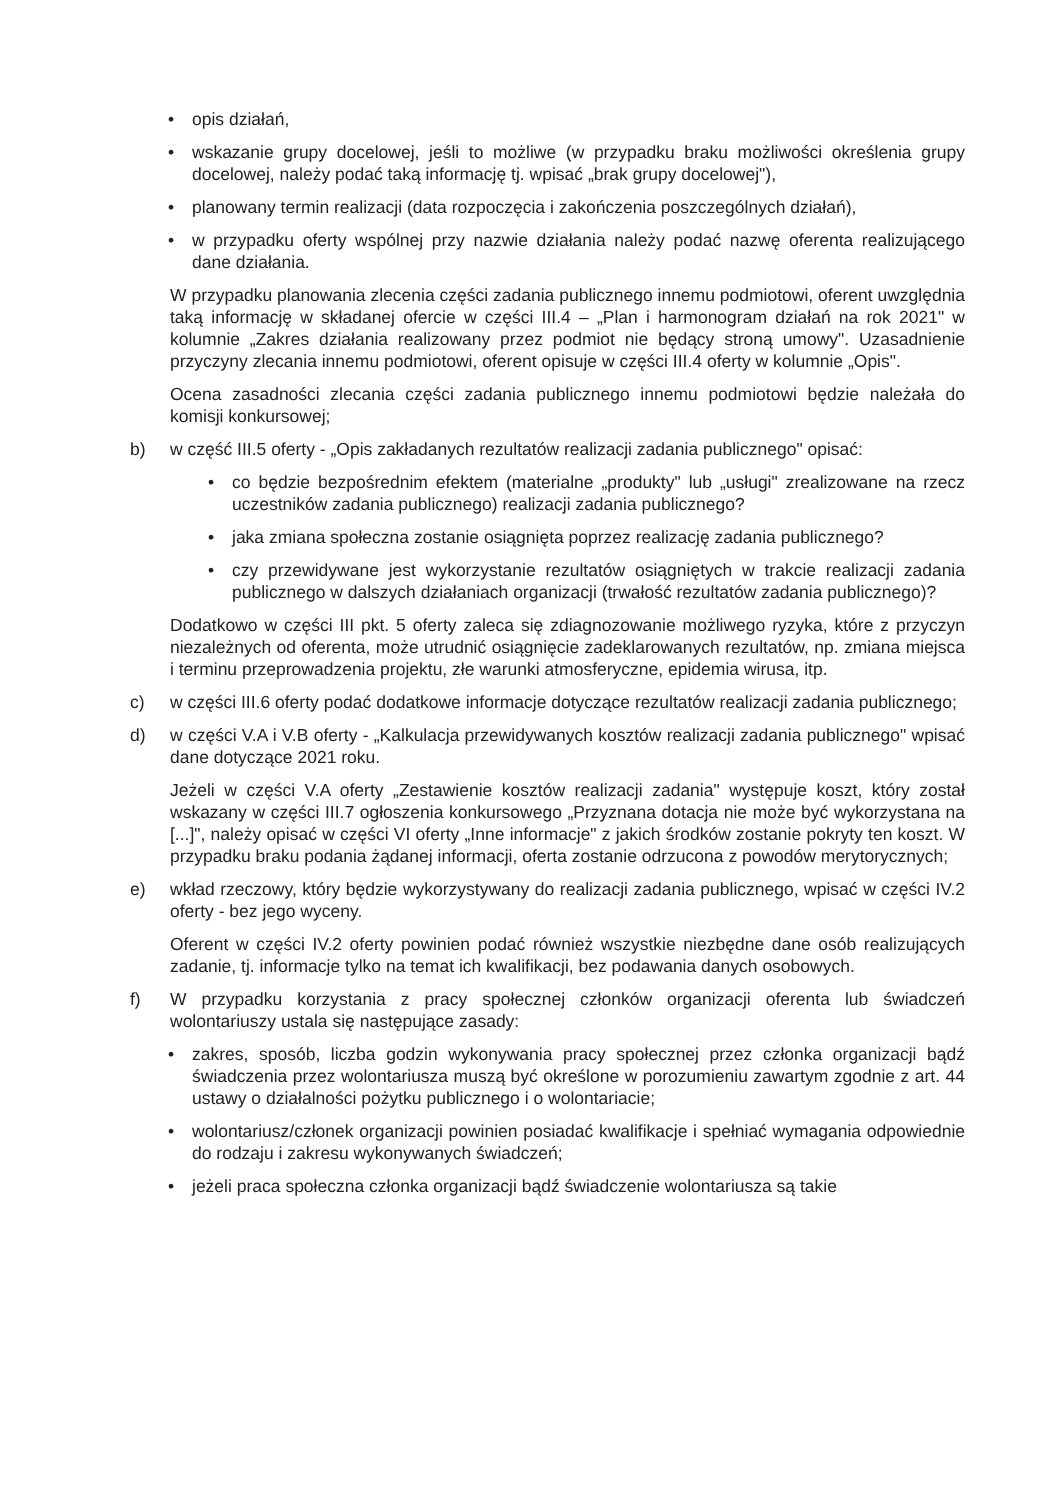• opis działań,
• wskazanie grupy docelowej, jeśli to możliwe (w przypadku braku możliwości określenia grupy docelowej, należy podać taką informację tj. wpisać „brak grupy docelowej"),
• planowany termin realizacji (data rozpoczęcia i zakończenia poszczególnych działań),
• w przypadku oferty wspólnej przy nazwie działania należy podać nazwę oferenta realizującego dane działania.
W przypadku planowania zlecenia części zadania publicznego innemu podmiotowi, oferent uwzględnia taką informację w składanej ofercie w części III.4 – „Plan i harmonogram działań na rok 2021" w kolumnie „Zakres działania realizowany przez podmiot nie będący stroną umowy". Uzasadnienie przyczyny zlecania innemu podmiotowi, oferent opisuje w części III.4 oferty w kolumnie „Opis".
Ocena zasadności zlecania części zadania publicznego innemu podmiotowi będzie należała do komisji konkursowej;
b) w część III.5 oferty - „Opis zakładanych rezultatów realizacji zadania publicznego" opisać:
• co będzie bezpośrednim efektem (materialne „produkty" lub „usługi" zrealizowane na rzecz uczestników zadania publicznego) realizacji zadania publicznego?
• jaka zmiana społeczna zostanie osiągnięta poprzez realizację zadania publicznego?
• czy przewidywane jest wykorzystanie rezultatów osiągniętych w trakcie realizacji zadania publicznego w dalszych działaniach organizacji (trwałość rezultatów zadania publicznego)?
Dodatkowo w części III pkt. 5 oferty zaleca się zdiagnozowanie możliwego ryzyka, które z przyczyn niezależnych od oferenta, może utrudnić osiągnięcie zadeklarowanych rezultatów, np. zmiana miejsca i terminu przeprowadzenia projektu, złe warunki atmosferyczne, epidemia wirusa, itp.
c) w części III.6 oferty podać dodatkowe informacje dotyczące rezultatów realizacji zadania publicznego;
d) w części V.A i V.B oferty - „Kalkulacja przewidywanych kosztów realizacji zadania publicznego" wpisać dane dotyczące 2021 roku.
Jeżeli w części V.A oferty „Zestawienie kosztów realizacji zadania" występuje koszt, który został wskazany w części III.7 ogłoszenia konkursowego „Przyznana dotacja nie może być wykorzystana na [...]", należy opisać w części VI oferty „Inne informacje" z jakich środków zostanie pokryty ten koszt. W przypadku braku podania żądanej informacji, oferta zostanie odrzucona z powodów merytorycznych;
e) wkład rzeczowy, który będzie wykorzystywany do realizacji zadania publicznego, wpisać w części IV.2 oferty - bez jego wyceny.
Oferent w części IV.2 oferty powinien podać również wszystkie niezbędne dane osób realizujących zadanie, tj. informacje tylko na temat ich kwalifikacji, bez podawania danych osobowych.
f) W przypadku korzystania z pracy społecznej członków organizacji oferenta lub świadczeń wolontariuszy ustala się następujące zasady:
• zakres, sposób, liczba godzin wykonywania pracy społecznej przez członka organizacji bądź świadczenia przez wolontariusza muszą być określone w porozumieniu zawartym zgodnie z art. 44 ustawy o działalności pożytku publicznego i o wolontariacie;
• wolontariusz/członek organizacji powinien posiadać kwalifikacje i spełniać wymagania odpowiednie do rodzaju i zakresu wykonywanych świadczeń;
• jeżeli praca społeczna członka organizacji bądź świadczenie wolontariusza są takie